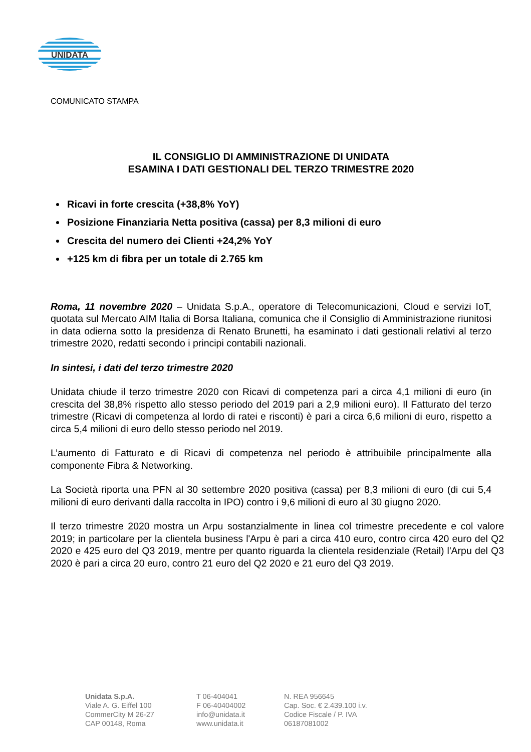UNIDATA
COMUNICATO STAMPA
IL CONSIGLIO DI AMMINISTRAZIONE DI UNIDATA
ESAMINA I DATI GESTIONALI DEL TERZO TRIMESTRE 2020
Ricavi in forte crescita (+38,8% YoY)
Posizione Finanziaria Netta positiva (cassa) per 8,3 milioni di euro
Crescita del numero dei Clienti +24,2% YoY
+125 km di fibra per un totale di 2.765 km
Roma, 11 novembre 2020 – Unidata S.p.A., operatore di Telecomunicazioni, Cloud e servizi IoT, quotata sul Mercato AIM Italia di Borsa Italiana, comunica che il Consiglio di Amministrazione riunitosi in data odierna sotto la presidenza di Renato Brunetti, ha esaminato i dati gestionali relativi al terzo trimestre 2020, redatti secondo i principi contabili nazionali.
In sintesi, i dati del terzo trimestre 2020
Unidata chiude il terzo trimestre 2020 con Ricavi di competenza pari a circa 4,1 milioni di euro (in crescita del 38,8% rispetto allo stesso periodo del 2019 pari a 2,9 milioni euro). Il Fatturato del terzo trimestre (Ricavi di competenza al lordo di ratei e risconti) è pari a circa 6,6 milioni di euro, rispetto a circa 5,4 milioni di euro dello stesso periodo nel 2019.
L’aumento di Fatturato e di Ricavi di competenza nel periodo è attribuibile principalmente alla componente Fibra & Networking.
La Società riporta una PFN al 30 settembre 2020 positiva (cassa) per 8,3 milioni di euro (di cui 5,4 milioni di euro derivanti dalla raccolta in IPO) contro i 9,6 milioni di euro al 30 giugno 2020.
Il terzo trimestre 2020 mostra un Arpu sostanzialmente in linea col trimestre precedente e col valore 2019; in particolare per la clientela business l'Arpu è pari a circa 410 euro, contro circa 420 euro del Q2 2020 e 425 euro del Q3 2019, mentre per quanto riguarda la clientela residenziale (Retail) l'Arpu del Q3 2020 è pari a circa 20 euro, contro 21 euro del Q2 2020 e 21 euro del Q3 2019.
Unidata S.p.A.
Viale A. G. Eiffel 100
CommerCity M 26-27
CAP 00148, Roma
T 06-404041
F 06-40404002
info@unidata.it
www.unidata.it
N. REA 956645
Cap. Soc. € 2.439.100 i.v.
Codice Fiscale / P. IVA
06187081002